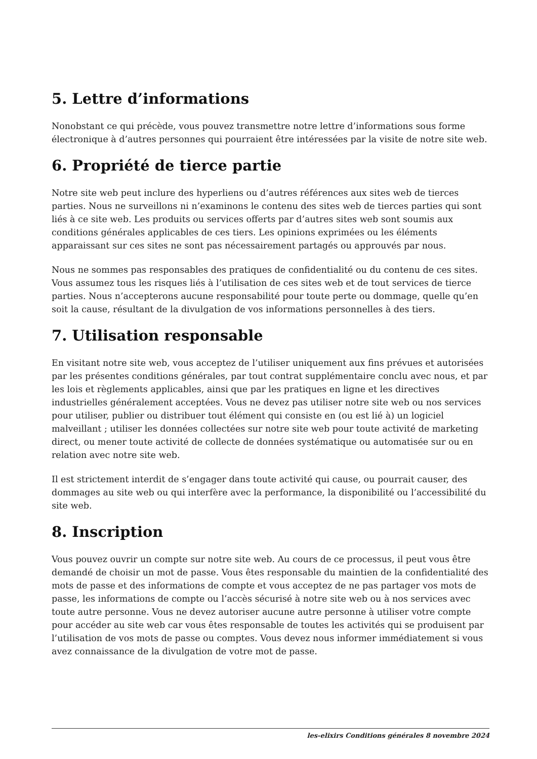5. Lettre d’informations
Nonobstant ce qui précède, vous pouvez transmettre notre lettre d’informations sous forme électronique à d’autres personnes qui pourraient être intéressées par la visite de notre site web.
6. Propriété de tierce partie
Notre site web peut inclure des hyperliens ou d’autres références aux sites web de tierces parties. Nous ne surveillons ni n’examinons le contenu des sites web de tierces parties qui sont liés à ce site web. Les produits ou services offerts par d’autres sites web sont soumis aux conditions générales applicables de ces tiers. Les opinions exprimées ou les éléments apparaissant sur ces sites ne sont pas nécessairement partagés ou approuvés par nous.
Nous ne sommes pas responsables des pratiques de confidentialité ou du contenu de ces sites. Vous assumez tous les risques liés à l’utilisation de ces sites web et de tout services de tierce parties. Nous n’accepterons aucune responsabilité pour toute perte ou dommage, quelle qu’en soit la cause, résultant de la divulgation de vos informations personnelles à des tiers.
7. Utilisation responsable
En visitant notre site web, vous acceptez de l’utiliser uniquement aux fins prévues et autorisées par les présentes conditions générales, par tout contrat supplémentaire conclu avec nous, et par les lois et règlements applicables, ainsi que par les pratiques en ligne et les directives industrielles généralement acceptées. Vous ne devez pas utiliser notre site web ou nos services pour utiliser, publier ou distribuer tout élément qui consiste en (ou est lié à) un logiciel malveillant ; utiliser les données collectées sur notre site web pour toute activité de marketing direct, ou mener toute activité de collecte de données systématique ou automatisée sur ou en relation avec notre site web.
Il est strictement interdit de s’engager dans toute activité qui cause, ou pourrait causer, des dommages au site web ou qui interfère avec la performance, la disponibilité ou l’accessibilité du site web.
8. Inscription
Vous pouvez ouvrir un compte sur notre site web. Au cours de ce processus, il peut vous être demandé de choisir un mot de passe. Vous êtes responsable du maintien de la confidentialité des mots de passe et des informations de compte et vous acceptez de ne pas partager vos mots de passe, les informations de compte ou l’accès sécurisé à notre site web ou à nos services avec toute autre personne. Vous ne devez autoriser aucune autre personne à utiliser votre compte pour accéder au site web car vous êtes responsable de toutes les activités qui se produisent par l’utilisation de vos mots de passe ou comptes. Vous devez nous informer immédiatement si vous avez connaissance de la divulgation de votre mot de passe.
les-elixirs Conditions générales 8 novembre 2024